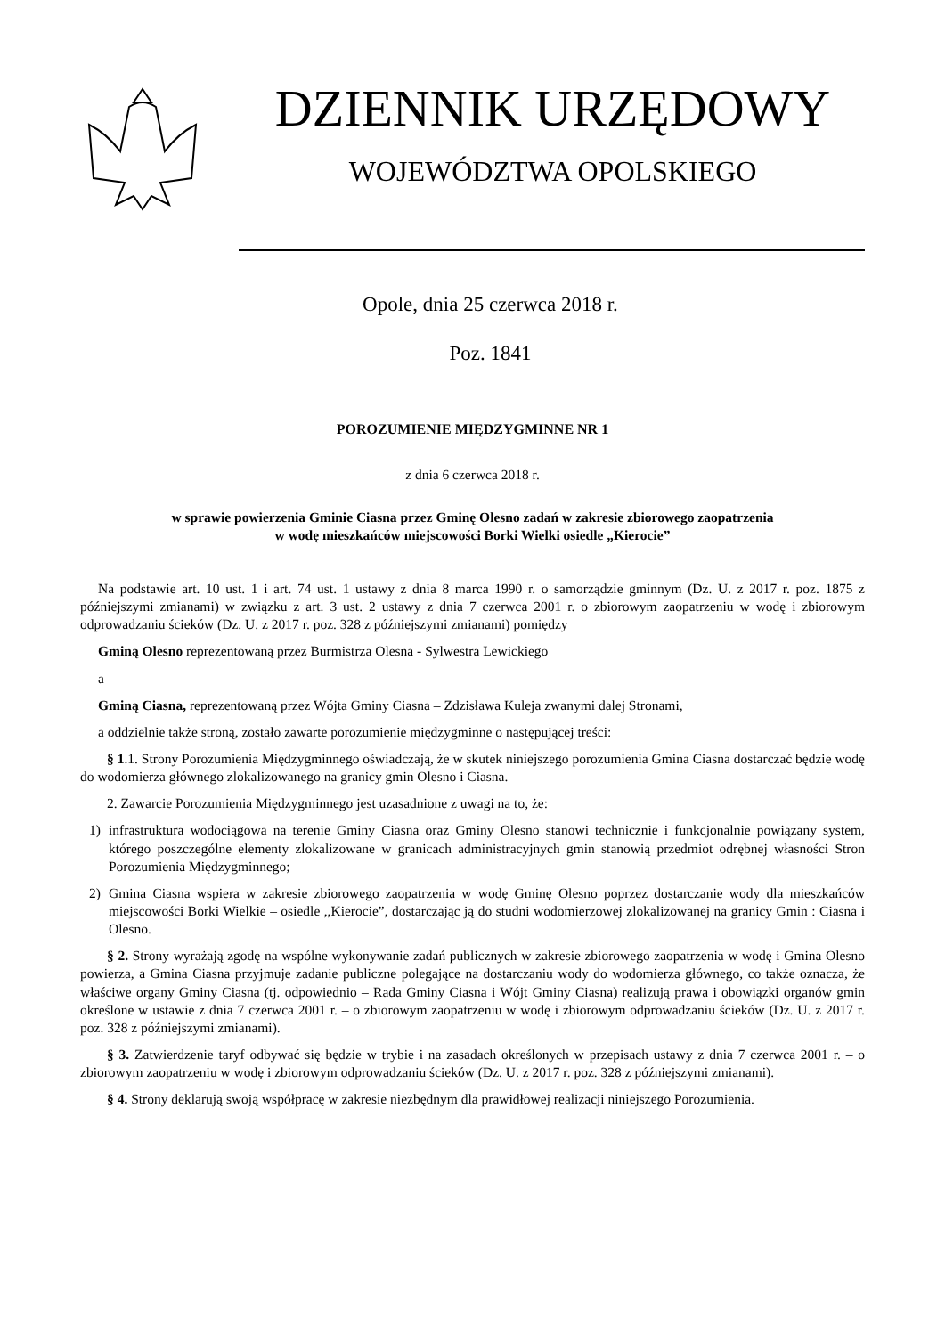DZIENNIK URZĘDOWY
WOJEWÓDZTWA OPOLSKIEGO
Opole, dnia 25 czerwca 2018 r.
Poz. 1841
POROZUMIENIE MIĘDZYGMINNE NR 1
z dnia 6 czerwca 2018 r.
w sprawie powierzenia Gminie Ciasna przez Gminę Olesno zadań w zakresie zbiorowego zaopatrzenia
w wodę mieszkańców miejscowości Borki Wielki osiedle „Kierocie”
Na podstawie art. 10 ust. 1 i art. 74 ust. 1 ustawy z dnia 8 marca 1990 r. o samorządzie gminnym (Dz. U. z 2017 r. poz. 1875 z późniejszymi zmianami) w związku z art. 3 ust. 2 ustawy z dnia 7 czerwca 2001 r. o zbiorowym zaopatrzeniu w wodę i zbiorowym odprowadzaniu ścieków (Dz. U. z 2017 r. poz. 328 z późniejszymi zmianami) pomiędzy
Gminą Olesno reprezentowaną przez Burmistrza Olesna - Sylwestra Lewickiego
a
Gminą Ciasna, reprezentowaną przez Wójta Gminy Ciasna – Zdzisława Kuleja zwanymi dalej Stronami,
a oddzielnie także stroną, zostało zawarte porozumienie międzygminne o następującej treści:
§ 1.1. Strony Porozumienia Międzygminnego oświadczają, że w skutek niniejszego porozumienia Gmina Ciasna dostarczać będzie wodę do wodomierza głównego zlokalizowanego na granicy gmin Olesno i Ciasna.
2. Zawarcie Porozumienia Międzygminnego jest uzasadnione z uwagi na to, że:
1) infrastruktura wodociągowa na terenie Gminy Ciasna oraz Gminy Olesno stanowi technicznie i funkcjonalnie powiązany system, którego poszczególne elementy zlokalizowane w granicach administracyjnych gmin stanowią przedmiot odrębnej własności Stron Porozumienia Międzygminnego;
2) Gmina Ciasna wspiera w zakresie zbiorowego zaopatrzenia w wodę Gminę Olesno poprzez dostarczanie wody dla mieszkańców miejscowości Borki Wielkie – osiedle ,,Kierocie”, dostarczając ją do studni wodomierzowej zlokalizowanej na granicy Gmin : Ciasna i Olesno.
§ 2. Strony wyrażają zgodę na wspólne wykonywanie zadań publicznych w zakresie zbiorowego zaopatrzenia w wodę i Gmina Olesno powierza, a Gmina Ciasna przyjmuje zadanie publiczne polegające na dostarczaniu wody do wodomierza głównego, co także oznacza, że właściwe organy Gminy Ciasna (tj. odpowiednio – Rada Gminy Ciasna i Wójt Gminy Ciasna) realizują prawa i obowiązki organów gmin określone w ustawie z dnia 7 czerwca 2001 r. – o zbiorowym zaopatrzeniu w wodę i zbiorowym odprowadzaniu ścieków (Dz. U. z 2017 r. poz. 328 z późniejszymi zmianami).
§ 3. Zatwierdzenie taryf odbywać się będzie w trybie i na zasadach określonych w przepisach ustawy z dnia 7 czerwca 2001 r. – o zbiorowym zaopatrzeniu w wodę i zbiorowym odprowadzaniu ścieków (Dz. U. z 2017 r. poz. 328 z późniejszymi zmianami).
§ 4. Strony deklarują swoją współpracę w zakresie niezbędnym dla prawidłowej realizacji niniejszego Porozumienia.